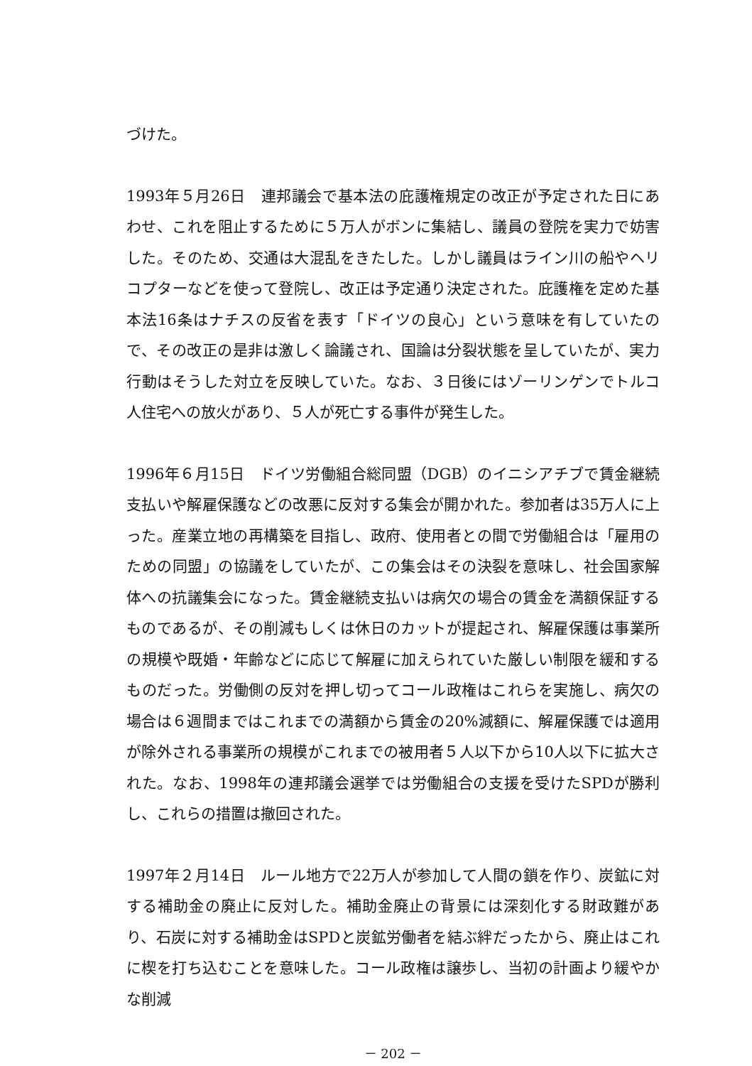づけた。
1993年５月26日　連邦議会で基本法の庇護権規定の改正が予定された日にあわせ、これを阻止するために５万人がボンに集結し、議員の登院を実力で妨害した。そのため、交通は大混乱をきたした。しかし議員はライン川の船やヘリコプターなどを使って登院し、改正は予定通り決定された。庇護権を定めた基本法16条はナチスの反省を表す「ドイツの良心」という意味を有していたので、その改正の是非は激しく論議され、国論は分裂状態を呈していたが、実力行動はそうした対立を反映していた。なお、３日後にはゾーリンゲンでトルコ人住宅への放火があり、５人が死亡する事件が発生した。
1996年６月15日　ドイツ労働組合総同盟（DGB）のイニシアチブで賃金継続支払いや解雇保護などの改悪に反対する集会が開かれた。参加者は35万人に上った。産業立地の再構築を目指し、政府、使用者との間で労働組合は「雇用のための同盟」の協議をしていたが、この集会はその決裂を意味し、社会国家解体への抗議集会になった。賃金継続支払いは病欠の場合の賃金を満額保証するものであるが、その削減もしくは休日のカットが提起され、解雇保護は事業所の規模や既婚・年齢などに応じて解雇に加えられていた厳しい制限を緩和するものだった。労働側の反対を押し切ってコール政権はこれらを実施し、病欠の場合は６週間まではこれまでの満額から賃金の20%減額に、解雇保護では適用が除外される事業所の規模がこれまでの被用者５人以下から10人以下に拡大された。なお、1998年の連邦議会選挙では労働組合の支援を受けたSPDが勝利し、これらの措置は撤回された。
1997年２月14日　ルール地方で22万人が参加して人間の鎖を作り、炭鉱に対する補助金の廃止に反対した。補助金廃止の背景には深刻化する財政難があり、石炭に対する補助金はSPDと炭鉱労働者を結ぶ絆だったから、廃止はこれに楔を打ち込むことを意味した。コール政権は譲歩し、当初の計画より緩やかな削減
－ 202 －